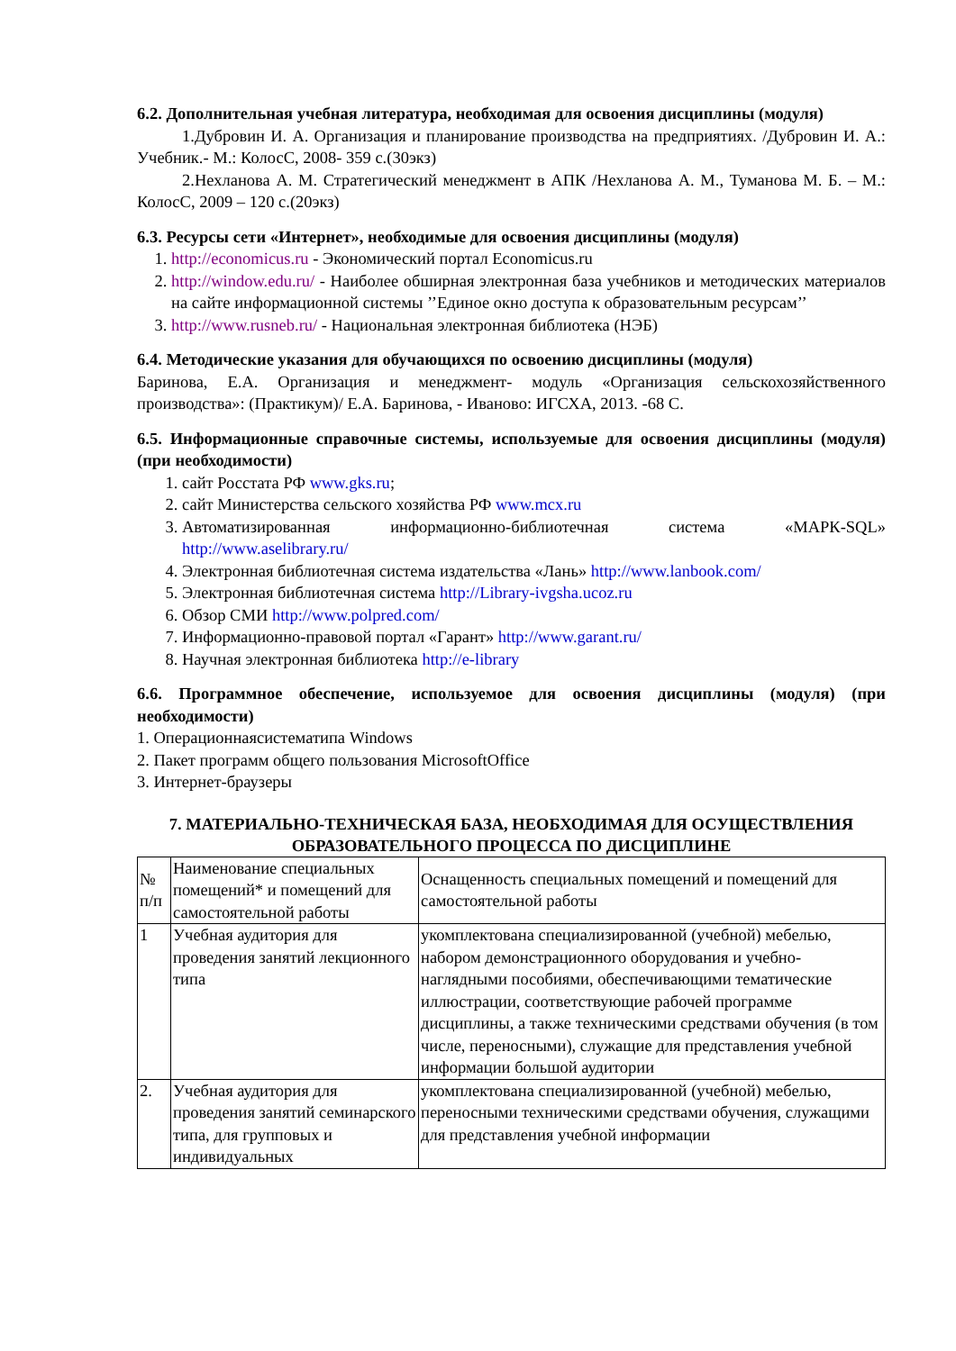6.2. Дополнительная учебная литература, необходимая для освоения дисциплины (модуля)
1.Дубровин И. А. Организация и планирование производства на предприятиях. /Дубровин И. А.: Учебник.- М.: КолосС, 2008- 359 с.(30экз)
2.Нехланова А. М. Стратегический менеджмент в АПК /Нехланова А. М., Туманова М. Б. – М.: КолосС, 2009 – 120 с.(20экз)
6.3. Ресурсы сети «Интернет», необходимые для освоения дисциплины (модуля)
1. http://economicus.ru - Экономический портал Economicus.ru
2. http://window.edu.ru/ - Наиболее обширная электронная база учебников и методических материалов на сайте информационной системы ’’Единое окно доступа к образовательным ресурсам’’
3. http://www.rusneb.ru/ - Национальная электронная библиотека (НЭБ)
6.4. Методические указания для обучающихся по освоению дисциплины (модуля)
Баринова, Е.А. Организация и менеджмент- модуль «Организация сельскохозяйственного производства»: (Практикум)/ Е.А. Баринова, - Иваново: ИГСХА, 2013. -68 С.
6.5. Информационные справочные системы, используемые для освоения дисциплины (модуля) (при необходимости)
1. сайт Росстата РФ www.gks.ru;
2. сайт Министерства сельского хозяйства РФ www.mcx.ru
3. Автоматизированная информационно-библиотечная система «МАРК-SQL» http://www.aselibrary.ru/
4. Электронная библиотечная система издательства «Лань» http://www.lanbook.com/
5. Электронная библиотечная система http://Library-ivgsha.ucoz.ru
6. Обзор СМИ http://www.polpred.com/
7. Информационно-правовой портал «Гарант» http://www.garant.ru/
8. Научная электронная библиотека http://e-library
6.6. Программное обеспечение, используемое для освоения дисциплины (модуля) (при необходимости)
1. Операционнаясистематипа Windows
2. Пакет программ общего пользования MicrosoftOffice
3. Интернет-браузеры
7. МАТЕРИАЛЬНО-ТЕХНИЧЕСКАЯ БАЗА, НЕОБХОДИМАЯ ДЛЯ ОСУЩЕСТВЛЕНИЯ ОБРАЗОВАТЕЛЬНОГО ПРОЦЕССА ПО ДИСЦИПЛИНЕ
| № п/п | Наименование специальных помещений* и помещений для самостоятельной работы | Оснащенность специальных помещений и помещений для самостоятельной работы |
| 1 | Учебная аудитория для проведения занятий лекционного типа | укомплектована специализированной (учебной) мебелью, набором демонстрационного оборудования и учебно-наглядными пособиями, обеспечивающими тематические иллюстрации, соответствующие рабочей программе дисциплины, а также техническими средствами обучения (в том числе, переносными), служащие для представления учебной информации большой аудитории |
| 2. | Учебная аудитория для проведения занятий семинарского типа, для групповых и индивидуальных | укомплектована специализированной (учебной) мебелью, переносными техническими средствами обучения, служащими для представления учебной информации |